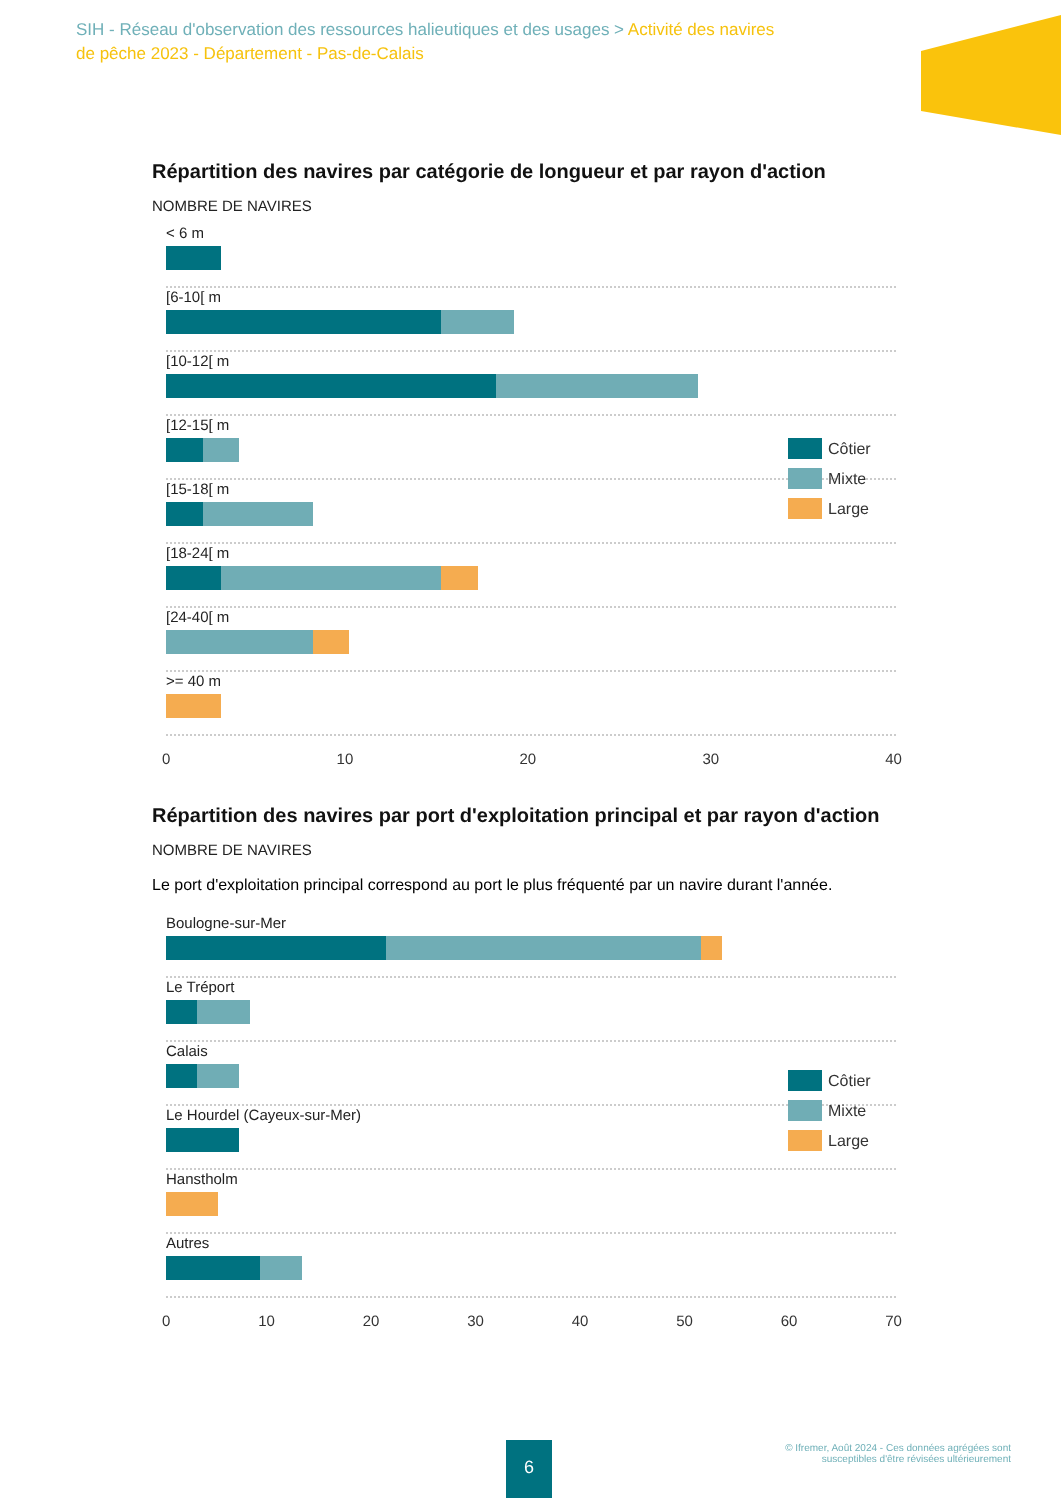SIH - Réseau d'observation des ressources halieutiques et des usages > Activité des navires de pêche 2023 - Département - Pas-de-Calais
Répartition des navires par catégorie de longueur et par rayon d'action
NOMBRE DE NAVIRES
< 6 m
[6-10[ m
[10-12[ m
[12-15[ m
[15-18[ m
[18-24[ m
[24-40[ m
>= 40 m
0 10 20 30 40
Côtier
Mixte
Large
Répartition des navires par port d'exploitation principal et par rayon d'action
NOMBRE DE NAVIRES
Le port d'exploitation principal correspond au port le plus fréquenté par un navire durant l'année.
Boulogne-sur-Mer
Le Tréport
Calais
Le Hourdel (Cayeux-sur-Mer)
Hanstholm
Autres
0 10 20 30 40 50 60 70
Côtier
Mixte
Large
6
© Ifremer, Août 2024 - Ces données agrégées sont
susceptibles d'être révisées ultérieurement